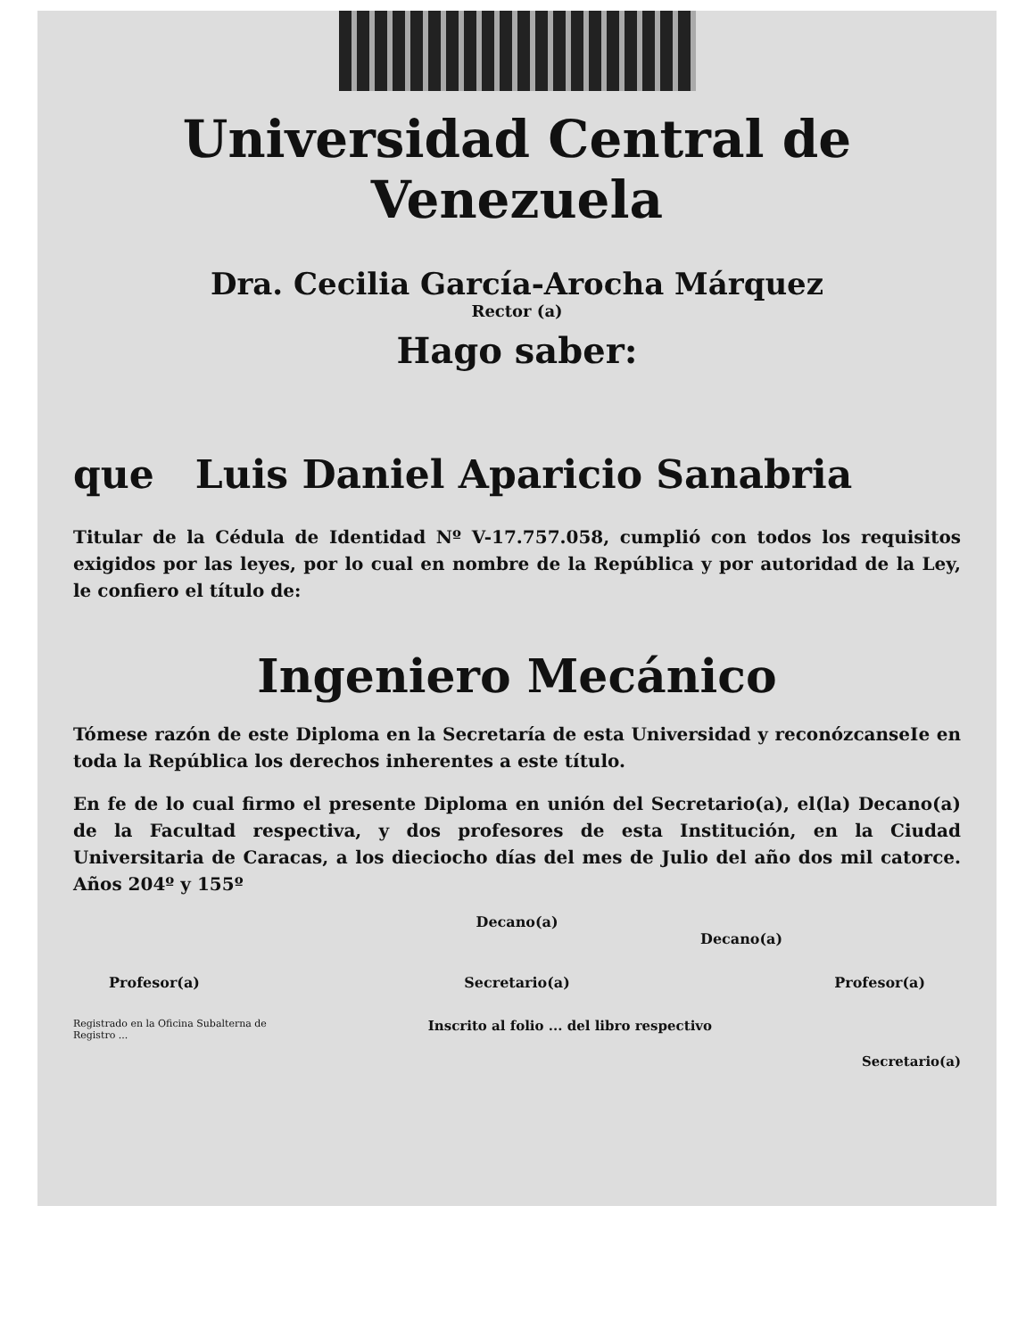Universidad Central de Venezuela
Dra. Cecilia García-Arocha Márquez
Rector (a)
Hago saber:
que Luis Daniel Aparicio Sanabria
Titular de la Cédula de Identidad Nº V-17.757.058, cumplió con todos los requisitos exigidos por las leyes, por lo cual en nombre de la República y por autoridad de la Ley, le confiero el título de:
Ingeniero Mecánico
Tómese razón de este Diploma en la Secretaría de esta Universidad y reconózcanseIe en toda la República los derechos inherentes a este título.
En fe de lo cual firmo el presente Diploma en unión del Secretario(a), el(la) Decano(a) de la Facultad respectiva, y dos profesores de esta Institución, en la Ciudad Universitaria de Caracas, a los dieciocho días del mes de Julio del año dos mil catorce. Años 204º y 155º
Decano(a)
Decano(a)
Profesor(a) Secretario(a) Profesor(a)
Registrado en la Oficina Subalterna de Registro ...
Inscrito al folio ... del libro respectivo
Secretario(a)